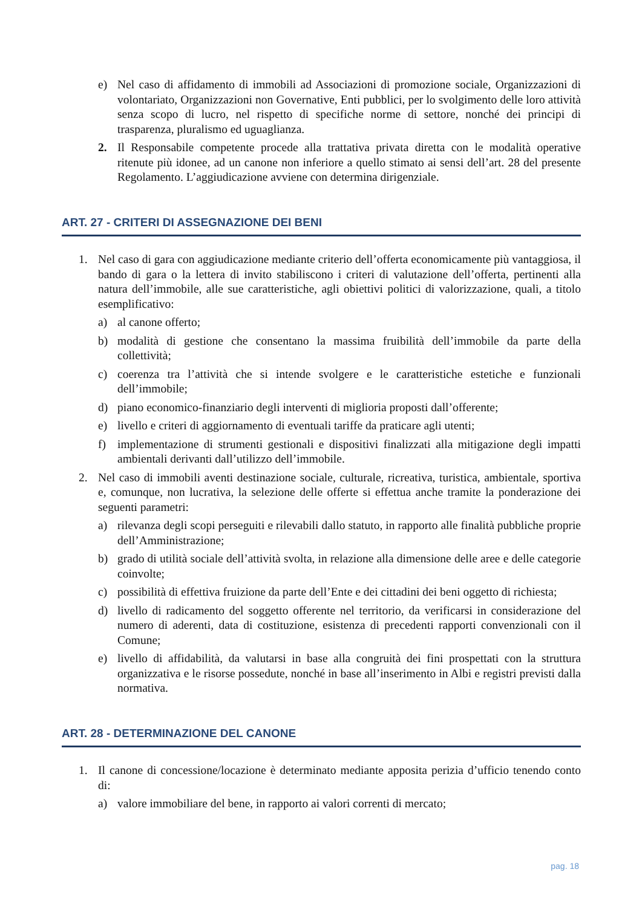e) Nel caso di affidamento di immobili ad Associazioni di promozione sociale, Organizzazioni di volontariato, Organizzazioni non Governative, Enti pubblici, per lo svolgimento delle loro attività senza scopo di lucro, nel rispetto di specifiche norme di settore, nonché dei principi di trasparenza, pluralismo ed uguaglianza.
2. Il Responsabile competente procede alla trattativa privata diretta con le modalità operative ritenute più idonee, ad un canone non inferiore a quello stimato ai sensi dell’art. 28 del presente Regolamento. L’aggiudicazione avviene con determina dirigenziale.
ART. 27 - CRITERI DI ASSEGNAZIONE DEI BENI
1. Nel caso di gara con aggiudicazione mediante criterio dell’offerta economicamente più vantaggiosa, il bando di gara o la lettera di invito stabiliscono i criteri di valutazione dell’offerta, pertinenti alla natura dell’immobile, alle sue caratteristiche, agli obiettivi politici di valorizzazione, quali, a titolo esemplificativo:
a) al canone offerto;
b) modalità di gestione che consentano la massima fruibilità dell’immobile da parte della collettività;
c) coerenza tra l’attività che si intende svolgere e le caratteristiche estetiche e funzionali dell’immobile;
d) piano economico-finanziario degli interventi di miglioria proposti dall’offerente;
e) livello e criteri di aggiornamento di eventuali tariffe da praticare agli utenti;
f) implementazione di strumenti gestionali e dispositivi finalizzati alla mitigazione degli impatti ambientali derivanti dall’utilizzo dell’immobile.
2. Nel caso di immobili aventi destinazione sociale, culturale, ricreativa, turistica, ambientale, sportiva e, comunque, non lucrativa, la selezione delle offerte si effettua anche tramite la ponderazione dei seguenti parametri:
a) rilevanza degli scopi perseguiti e rilevabili dallo statuto, in rapporto alle finalità pubbliche proprie dell’Amministrazione;
b) grado di utilità sociale dell’attività svolta, in relazione alla dimensione delle aree e delle categorie coinvolte;
c) possibilità di effettiva fruizione da parte dell’Ente e dei cittadini dei beni oggetto di richiesta;
d) livello di radicamento del soggetto offerente nel territorio, da verificarsi in considerazione del numero di aderenti, data di costituzione, esistenza di precedenti rapporti convenzionali con il Comune;
e) livello di affidabilità, da valutarsi in base alla congruità dei fini prospettati con la struttura organizzativa e le risorse possedute, nonché in base all’inserimento in Albi e registri previsti dalla normativa.
ART. 28 - DETERMINAZIONE DEL CANONE
1. Il canone di concessione/locazione è determinato mediante apposita perizia d’ufficio tenendo conto di:
a) valore immobiliare del bene, in rapporto ai valori correnti di mercato;
pag. 18